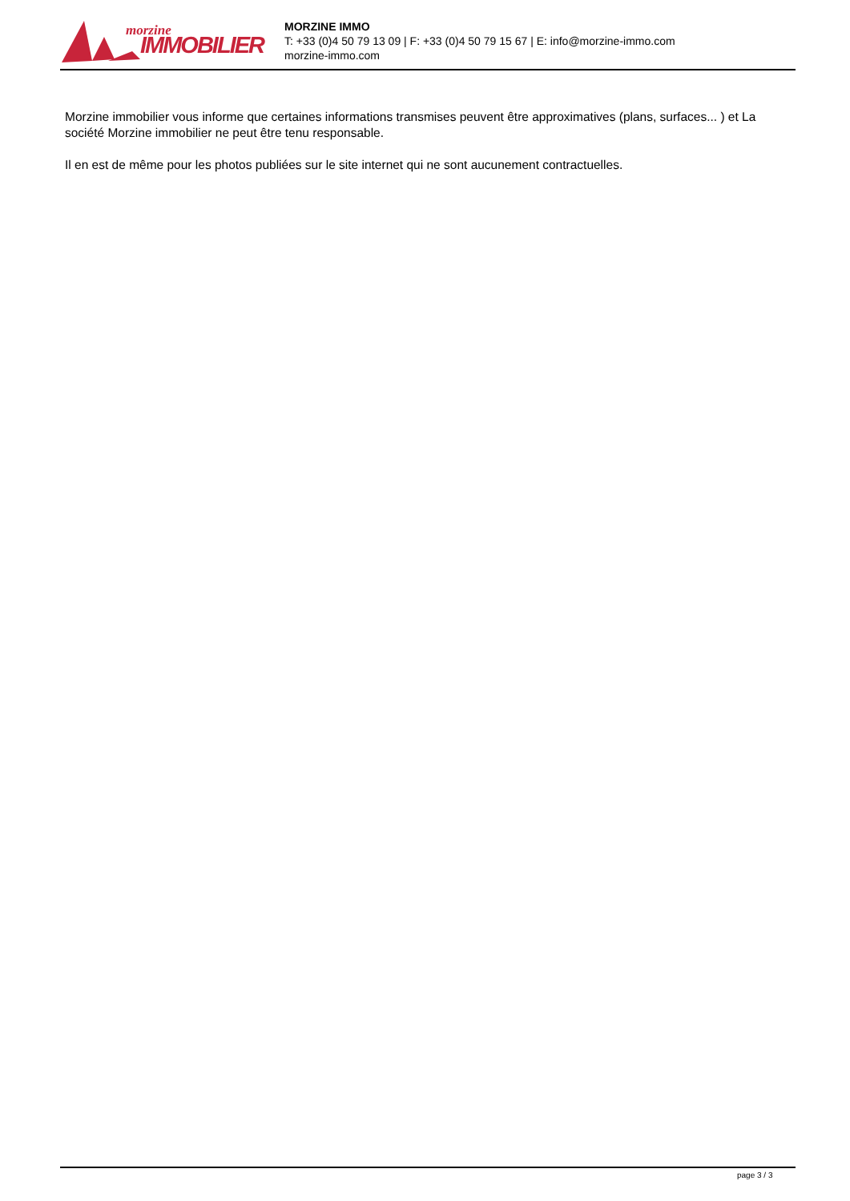morzine
IMMOBILIER
MORZINE IMMO
T: +33 (0)4 50 79 13 09 | F: +33 (0)4 50 79 15 67 | E: info@morzine-immo.com
morzine-immo.com
Morzine immobilier vous informe que certaines informations transmises peuvent être approximatives (plans, surfaces... ) et La société Morzine immobilier ne peut être tenu responsable.
Il en est de même pour les photos publiées sur le site internet qui ne sont aucunement contractuelles.
page 3 / 3